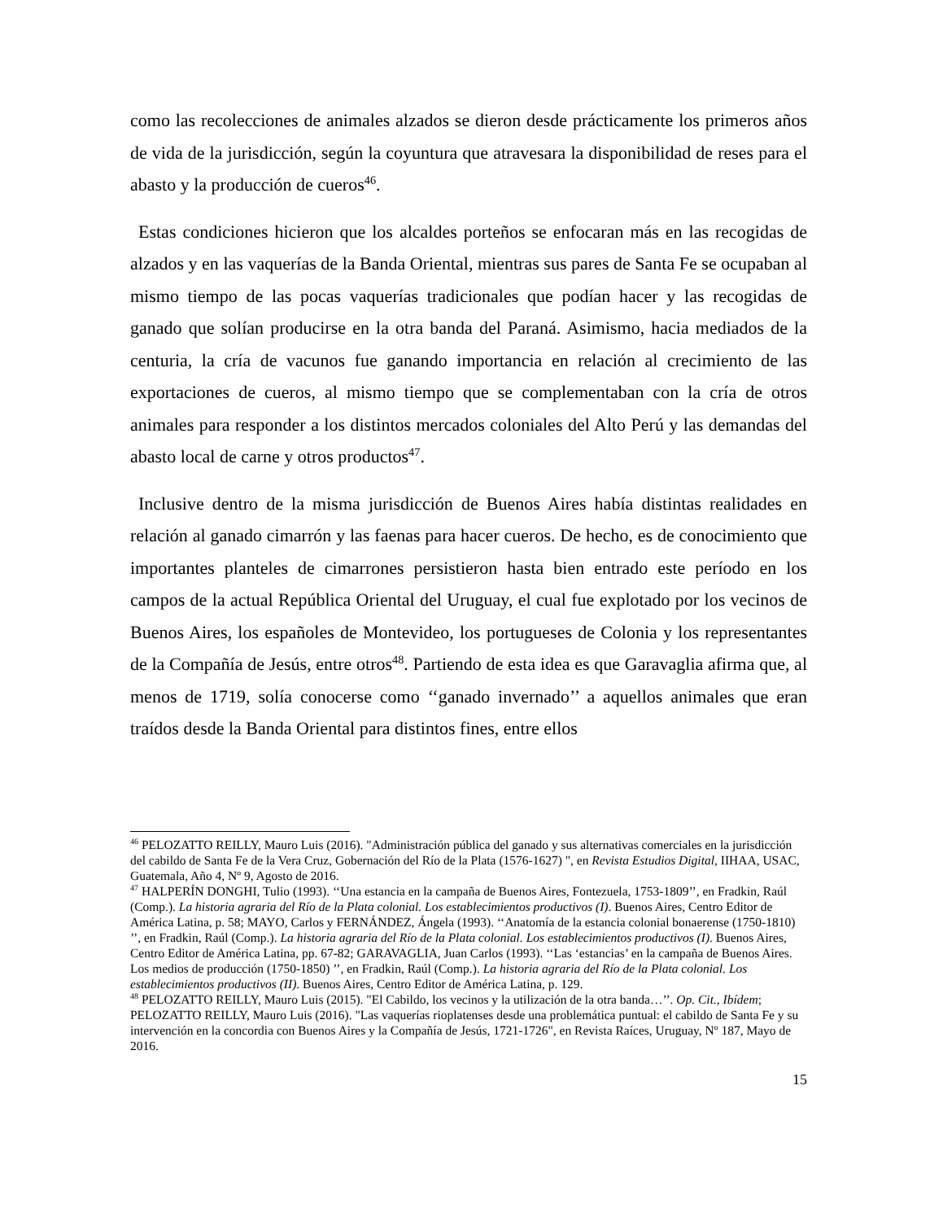como las recolecciones de animales alzados se dieron desde prácticamente los primeros años de vida de la jurisdicción, según la coyuntura que atravesara la disponibilidad de reses para el abasto y la producción de cueros<sup>46</sup>.
Estas condiciones hicieron que los alcaldes porteños se enfocaran más en las recogidas de alzados y en las vaquerías de la Banda Oriental, mientras sus pares de Santa Fe se ocupaban al mismo tiempo de las pocas vaquerías tradicionales que podían hacer y las recogidas de ganado que solían producirse en la otra banda del Paraná. Asimismo, hacia mediados de la centuria, la cría de vacunos fue ganando importancia en relación al crecimiento de las exportaciones de cueros, al mismo tiempo que se complementaban con la cría de otros animales para responder a los distintos mercados coloniales del Alto Perú y las demandas del abasto local de carne y otros productos<sup>47</sup>.
Inclusive dentro de la misma jurisdicción de Buenos Aires había distintas realidades en relación al ganado cimarrón y las faenas para hacer cueros. De hecho, es de conocimiento que importantes planteles de cimarrones persistieron hasta bien entrado este período en los campos de la actual República Oriental del Uruguay, el cual fue explotado por los vecinos de Buenos Aires, los españoles de Montevideo, los portugueses de Colonia y los representantes de la Compañía de Jesús, entre otros<sup>48</sup>. Partiendo de esta idea es que Garavaglia afirma que, al menos de 1719, solía conocerse como ‘‘ganado invernado’’ a aquellos animales que eran traídos desde la Banda Oriental para distintos fines, entre ellos
<sup>46</sup> PELOZATTO REILLY, Mauro Luis (2016). "Administración pública del ganado y sus alternativas comerciales en la jurisdicción del cabildo de Santa Fe de la Vera Cruz, Gobernación del Río de la Plata (1576-1627) ", en Revista Estudios Digital, IIHAA, USAC, Guatemala, Año 4, Nº 9, Agosto de 2016.
<sup>47</sup> HALPERÍN DONGHI, Tulio (1993). ‘‘Una estancia en la campaña de Buenos Aires, Fontezuela, 1753-1809’’, en Fradkin, Raúl (Comp.). La historia agraria del Río de la Plata colonial. Los establecimientos productivos (I). Buenos Aires, Centro Editor de América Latina, p. 58; MAYO, Carlos y FERNÁNDEZ, Ángela (1993). ‘‘Anatomía de la estancia colonial bonaerense (1750-1810) ’’, en Fradkin, Raúl (Comp.). La historia agraria del Río de la Plata colonial. Los establecimientos productivos (I). Buenos Aires, Centro Editor de América Latina, pp. 67-82; GARAVAGLIA, Juan Carlos (1993). ‘‘Las ‘estancias’ en la campaña de Buenos Aires. Los medios de producción (1750-1850) ’’, en Fradkin, Raúl (Comp.). La historia agraria del Río de la Plata colonial. Los establecimientos productivos (II). Buenos Aires, Centro Editor de América Latina, p. 129.
<sup>48</sup> PELOZATTO REILLY, Mauro Luis (2015). "El Cabildo, los vecinos y la utilización de la otra banda…’’. Op. Cit., Ibídem; PELOZATTO REILLY, Mauro Luis (2016). "Las vaquerías rioplatenses desde una problemática puntual: el cabildo de Santa Fe y su intervención en la concordia con Buenos Aires y la Compañía de Jesús, 1721-1726", en Revista Raíces, Uruguay, Nº 187, Mayo de 2016.
15